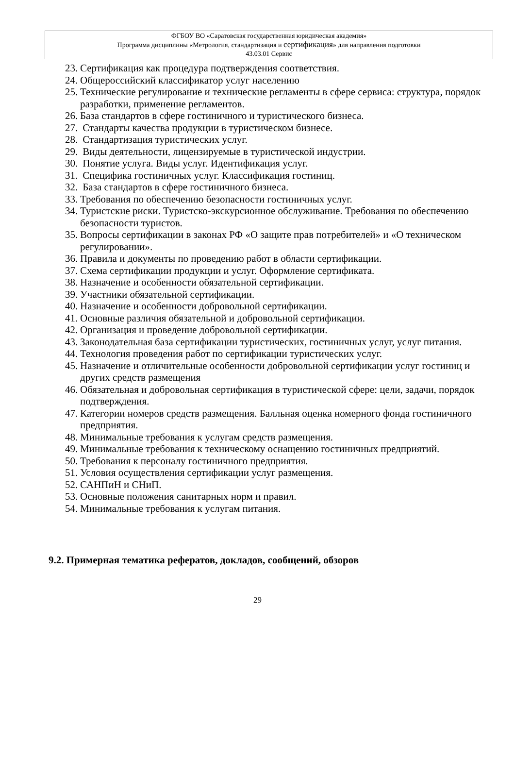ФГБОУ ВО «Саратовская государственная юридическая академия»
Программа дисциплины «Метрология, стандартизация и сертификация» для направления подготовки
43.03.01 Сервис
23. Сертификация как процедура подтверждения соответствия.
24. Общероссийский классификатор услуг населению
25. Технические регулирование и технические регламенты в сфере сервиса: структура, порядок разработки, применение регламентов.
26. База стандартов в сфере гостиничного и туристического бизнеса.
27. Стандарты качества продукции в туристическом бизнесе.
28. Стандартизация туристических услуг.
29. Виды деятельности, лицензируемые в туристической индустрии.
30. Понятие услуга. Виды услуг. Идентификация услуг.
31. Специфика гостиничных услуг. Классификация гостиниц.
32. База стандартов в сфере гостиничного бизнеса.
33. Требования по обеспечению безопасности гостиничных услуг.
34. Туристские риски. Туристско-экскурсионное обслуживание. Требования по обеспечению безопасности туристов.
35. Вопросы сертификации в законах РФ «О защите прав потребителей» и «О техническом регулировании».
36. Правила и документы по проведению работ в области сертификации.
37. Схема сертификации продукции и услуг. Оформление сертификата.
38. Назначение и особенности обязательной сертификации.
39. Участники обязательной сертификации.
40. Назначение и особенности добровольной сертификации.
41. Основные различия обязательной и добровольной сертификации.
42. Организация и проведение добровольной сертификации.
43. Законодательная база сертификации туристических, гостиничных услуг, услуг питания.
44. Технология проведения работ по сертификации туристических услуг.
45. Назначение и отличительные особенности добровольной сертификации услуг гостиниц и других средств размещения
46. Обязательная и добровольная сертификация в туристической сфере: цели, задачи, порядок подтверждения.
47. Категории номеров средств размещения. Балльная оценка номерного фонда гостиничного предприятия.
48. Минимальные требования к услугам средств размещения.
49. Минимальные требования к техническому оснащению гостиничных предприятий.
50. Требования к персоналу гостиничного предприятия.
51. Условия осуществления сертификации услуг размещения.
52. САНПиН и СНиП.
53. Основные положения санитарных норм и правил.
54. Минимальные требования к услугам питания.
9.2. Примерная тематика рефератов, докладов, сообщений, обзоров
29